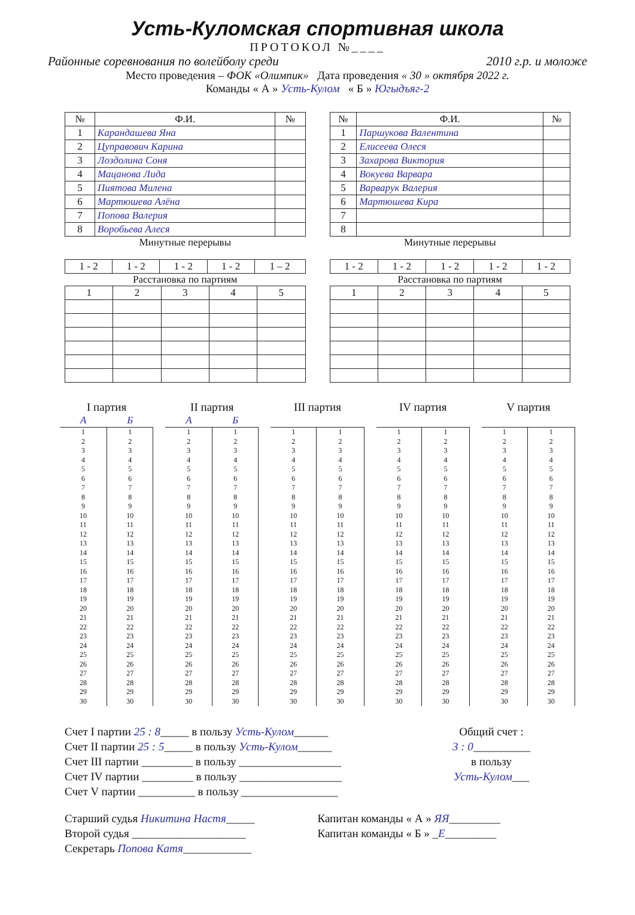Усть-Куломская спортивная школа
ПРОТОКОЛ №____
Районные соревнования по волейболу среди 2010 г.р. и моложе
Место проведения – ФОК «Олимпик» Дата проведения « 30 » октября 2022 г.
Команды « А » Усть-Кулом « Б » Югыдъяг-2
| № | Ф.И. | № |
| --- | --- | --- |
| 1 | Карандашева Яна | |
| 2 | Цуправович Карина | |
| 3 | Лоздолина Соня | |
| 4 | Мацанова Лида | |
| 5 | Пиятова Милена | |
| 6 | Мартюшева Алёна | |
| 7 | Попова Валерия | |
| 8 | Воробьева Алеся | |
Минутные перерывы
| 1 - 2 | 1 - 2 | 1 - 2 | 1 - 2 | 1 – 2 |
Расстановка по партиям
| 1 | 2 | 3 | 4 | 5 |
| № | Ф.И. | № |
| --- | --- | --- |
| 1 | Паршукова Валентина | |
| 2 | Елисеева Олеся | |
| 3 | Захарова Виктория | |
| 4 | Вокуева Варвара | |
| 5 | Варварук Валерия | |
| 6 | Мартюшева Кира | |
| 7 | | |
| 8 | | |
Минутные перерывы
| 1 - 2 | 1 - 2 | 1 - 2 | 1 - 2 | 1 - 2 |
Расстановка по партиям
| 1 | 2 | 3 | 4 | 5 |
I партия
| А | Б |
| --- | --- |
| 1 | 1 |
| 2 | 2 |
| 3 | 3 |
| 4 | 4 |
| 5 | 5 |
| 6 | 6 |
| 7 | 7 |
| 8 | 8 |
| 9 | 9 |
| 10 | 10 |
| 11 | 11 |
| 12 | 12 |
| 13 | 13 |
| 14 | 14 |
| 15 | 15 |
| 16 | 16 |
| 17 | 17 |
| 18 | 18 |
| 19 | 19 |
| 20 | 20 |
| 21 | 21 |
| 22 | 22 |
| 23 | 23 |
| 24 | 24 |
| 25 | 25 |
| 26 | 26 |
| 27 | 27 |
| 28 | 28 |
| 29 | 29 |
| 30 | 30 |
II партия
| А | Б |
| --- | --- |
| 1 | 1 |
| 2 | 2 |
| 3 | 3 |
| 4 | 4 |
| 5 | 5 |
| 6 | 6 |
| 7 | 7 |
| 8 | 8 |
| 9 | 9 |
| 10 | 10 |
| 11 | 11 |
| 12 | 12 |
| 13 | 13 |
| 14 | 14 |
| 15 | 15 |
| 16 | 16 |
| 17 | 17 |
| 18 | 18 |
| 19 | 19 |
| 20 | 20 |
| 21 | 21 |
| 22 | 22 |
| 23 | 23 |
| 24 | 24 |
| 25 | 25 |
| 26 | 26 |
| 27 | 27 |
| 28 | 28 |
| 29 | 29 |
| 30 | 30 |
III партия
| 1 | 1 |
| 2 | 2 |
| 3 | 3 |
| 4 | 4 |
| 5 | 5 |
| 6 | 6 |
| 7 | 7 |
| 8 | 8 |
| 9 | 9 |
| 10 | 10 |
| 11 | 11 |
| 12 | 12 |
| 13 | 13 |
| 14 | 14 |
| 15 | 15 |
| 16 | 16 |
| 17 | 17 |
| 18 | 18 |
| 19 | 19 |
| 20 | 20 |
| 21 | 21 |
| 22 | 22 |
| 23 | 23 |
| 24 | 24 |
| 25 | 25 |
| 26 | 26 |
| 27 | 27 |
| 28 | 28 |
| 29 | 29 |
| 30 | 30 |
IV партия
| 1 | 1 |
| 2 | 2 |
| 3 | 3 |
| 4 | 4 |
| 5 | 5 |
| 6 | 6 |
| 7 | 7 |
| 8 | 8 |
| 9 | 9 |
| 10 | 10 |
| 11 | 11 |
| 12 | 12 |
| 13 | 13 |
| 14 | 14 |
| 15 | 15 |
| 16 | 16 |
| 17 | 17 |
| 18 | 18 |
| 19 | 19 |
| 20 | 20 |
| 21 | 21 |
| 22 | 22 |
| 23 | 23 |
| 24 | 24 |
| 25 | 25 |
| 26 | 26 |
| 27 | 27 |
| 28 | 28 |
| 29 | 29 |
| 30 | 30 |
V партия
| 1 | 1 |
| 2 | 2 |
| 3 | 3 |
| 4 | 4 |
| 5 | 5 |
| 6 | 6 |
| 7 | 7 |
| 8 | 8 |
| 9 | 9 |
| 10 | 10 |
| 11 | 11 |
| 12 | 12 |
| 13 | 13 |
| 14 | 14 |
| 15 | 15 |
| 16 | 16 |
| 17 | 17 |
| 18 | 18 |
| 19 | 19 |
| 20 | 20 |
| 21 | 21 |
| 22 | 22 |
| 23 | 23 |
| 24 | 24 |
| 25 | 25 |
| 26 | 26 |
| 27 | 27 |
| 28 | 28 |
| 29 | 29 |
| 30 | 30 |
Счет I партии 25 : 8_____ в пользу Усть-Кулом______
Счет II партии 25 : 5_____ в пользу Усть-Кулом______
Счет III партии _________ в пользу __________________
Счет IV партии _________ в пользу __________________
Счет V партии __________ в пользу _________________
Общий счет :
3 : 0__________
в пользу
Усть-Кулом___
Старший судья Никитина Настя_____
Второй судья ____________________
Секретарь Попова Катя____________
Капитан команды « А » ЯЯ_________
Капитан команды « Б » _Е_________